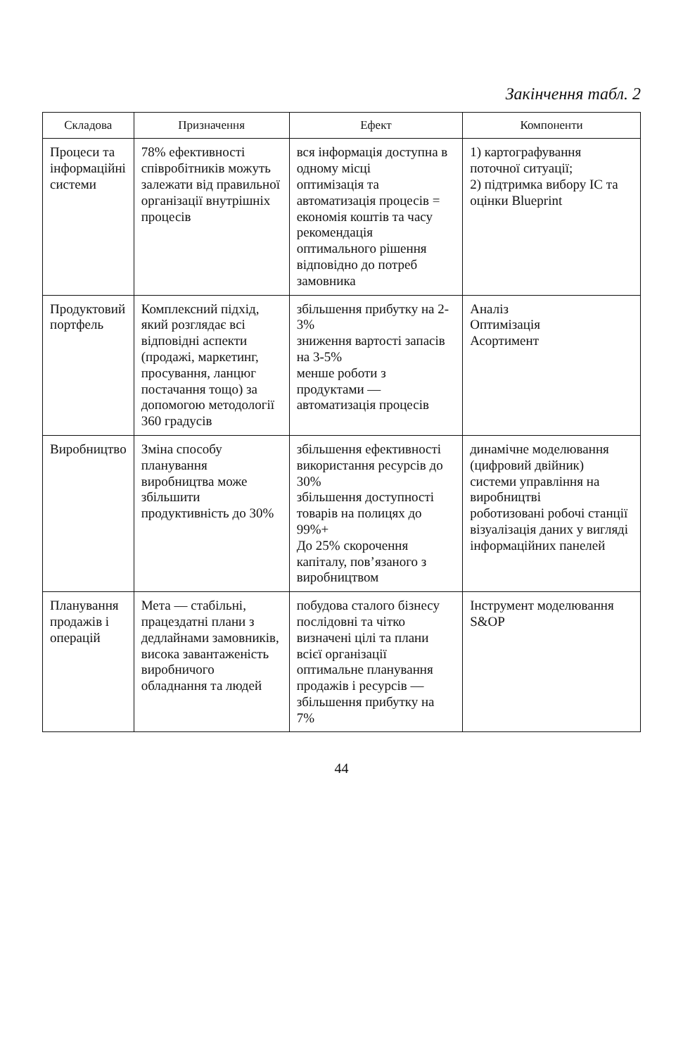Закінчення табл. 2
| Складова | Призначення | Ефект | Компоненти |
| --- | --- | --- | --- |
| Процеси та інформаційні системи | 78% ефективності співробітників можуть залежати від правильної організації внутрішніх процесів | вся інформація доступна в одному місці оптимізація та автоматизація процесів = економія коштів та часу рекомендація оптимального рішення відповідно до потреб замовника | 1) картографування поточної ситуації; 2) підтримка вибору ІС та оцінки Blueprint |
| Продуктовий портфель | Комплексний підхід, який розглядає всі відповідні аспекти (продажі, маркетинг, просування, ланцюг постачання тощо) за допомогою методології 360 градусів | збільшення прибутку на 2-3% зниження вартості запасів на 3-5% менше роботи з продуктами — автоматизація процесів | Аналіз Оптимізація Асортимент |
| Виробництво | Зміна способу планування виробництва може збільшити продуктивність до 30% | збільшення ефективності використання ресурсів до 30% збільшення доступності товарів на полицях до 99%+ До 25% скорочення капіталу, пов’язаного з виробництвом | динамічне моделювання (цифровий двійник) системи управління на виробництві роботизовані робочі станції візуалізація даних у вигляді інформаційних панелей |
| Планування продажів і операцій | Мета — стабільні, працездатні плани з дедлайнами замовників, висока завантаженість виробничого обладнання та людей | побудова сталого бізнесу послідовні та чітко визначені цілі та плани всієї організації оптимальне планування продажів і ресурсів — збільшення прибутку на 7% | Інструмент моделювання S&OP |
44